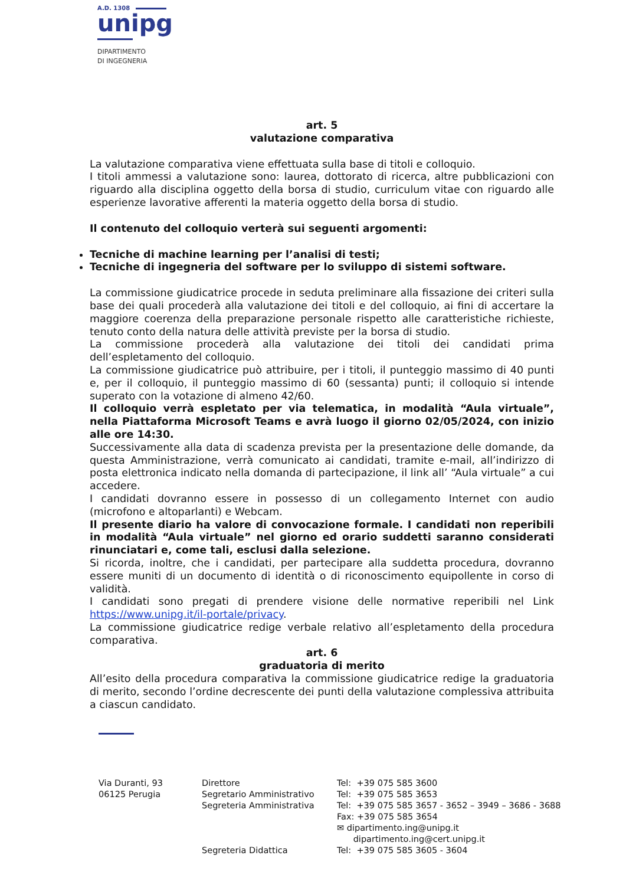A.D. 1308
unipg
DIPARTIMENTO
DI INGEGNERIA
art. 5
valutazione comparativa
La valutazione comparativa viene effettuata sulla base di titoli e colloquio.
I titoli ammessi a valutazione sono: laurea, dottorato di ricerca, altre pubblicazioni con riguardo alla disciplina oggetto della borsa di studio, curriculum vitae con riguardo alle esperienze lavorative afferenti la materia oggetto della borsa di studio.
Il contenuto del colloquio verterà sui seguenti argomenti:
Tecniche di machine learning per l’analisi di testi;
Tecniche di ingegneria del software per lo sviluppo di sistemi software.
La commissione giudicatrice procede in seduta preliminare alla fissazione dei criteri sulla base dei quali procederà alla valutazione dei titoli e del colloquio, ai fini di accertare la maggiore coerenza della preparazione personale rispetto alle caratteristiche richieste, tenuto conto della natura delle attività previste per la borsa di studio.
La commissione procederà alla valutazione dei titoli dei candidati prima dell’espletamento del colloquio.
La commissione giudicatrice può attribuire, per i titoli, il punteggio massimo di 40 punti e, per il colloquio, il punteggio massimo di 60 (sessanta) punti; il colloquio si intende superato con la votazione di almeno 42/60.
Il colloquio verrà espletato per via telematica, in modalità “Aula virtuale”, nella Piattaforma Microsoft Teams e avrà luogo il giorno 02/05/2024, con inizio alle ore 14:30.
Successivamente alla data di scadenza prevista per la presentazione delle domande, da questa Amministrazione, verrà comunicato ai candidati, tramite e-mail, all’indirizzo di posta elettronica indicato nella domanda di partecipazione, il link all’ “Aula virtuale” a cui accedere.
I candidati dovranno essere in possesso di un collegamento Internet con audio (microfono e altoparlanti) e Webcam.
Il presente diario ha valore di convocazione formale. I candidati non reperibili in modalità “Aula virtuale” nel giorno ed orario suddetti saranno considerati rinunciatari e, come tali, esclusi dalla selezione.
Si ricorda, inoltre, che i candidati, per partecipare alla suddetta procedura, dovranno essere muniti di un documento di identità o di riconoscimento equipollente in corso di validità.
I candidati sono pregati di prendere visione delle normative reperibili nel Link https://www.unipg.it/il-portale/privacy.
La commissione giudicatrice redige verbale relativo all’espletamento della procedura comparativa.
art. 6
graduatoria di merito
All’esito della procedura comparativa la commissione giudicatrice redige la graduatoria di merito, secondo l’ordine decrescente dei punti della valutazione complessiva attribuita a ciascun candidato.
Via Duranti, 93
06125 Perugia
Direttore
Segretario Amministrativo
Segreteria Amministrativa
Segreteria Didattica
Tel: +39 075 585 3600
Tel: +39 075 585 3653
Tel: +39 075 585 3657 - 3652 – 3949 – 3686 - 3688
Fax: +39 075 585 3654
✉ dipartimento.ing@unipg.it
dipartimento.ing@cert.unipg.it
Tel: +39 075 585 3605 - 3604